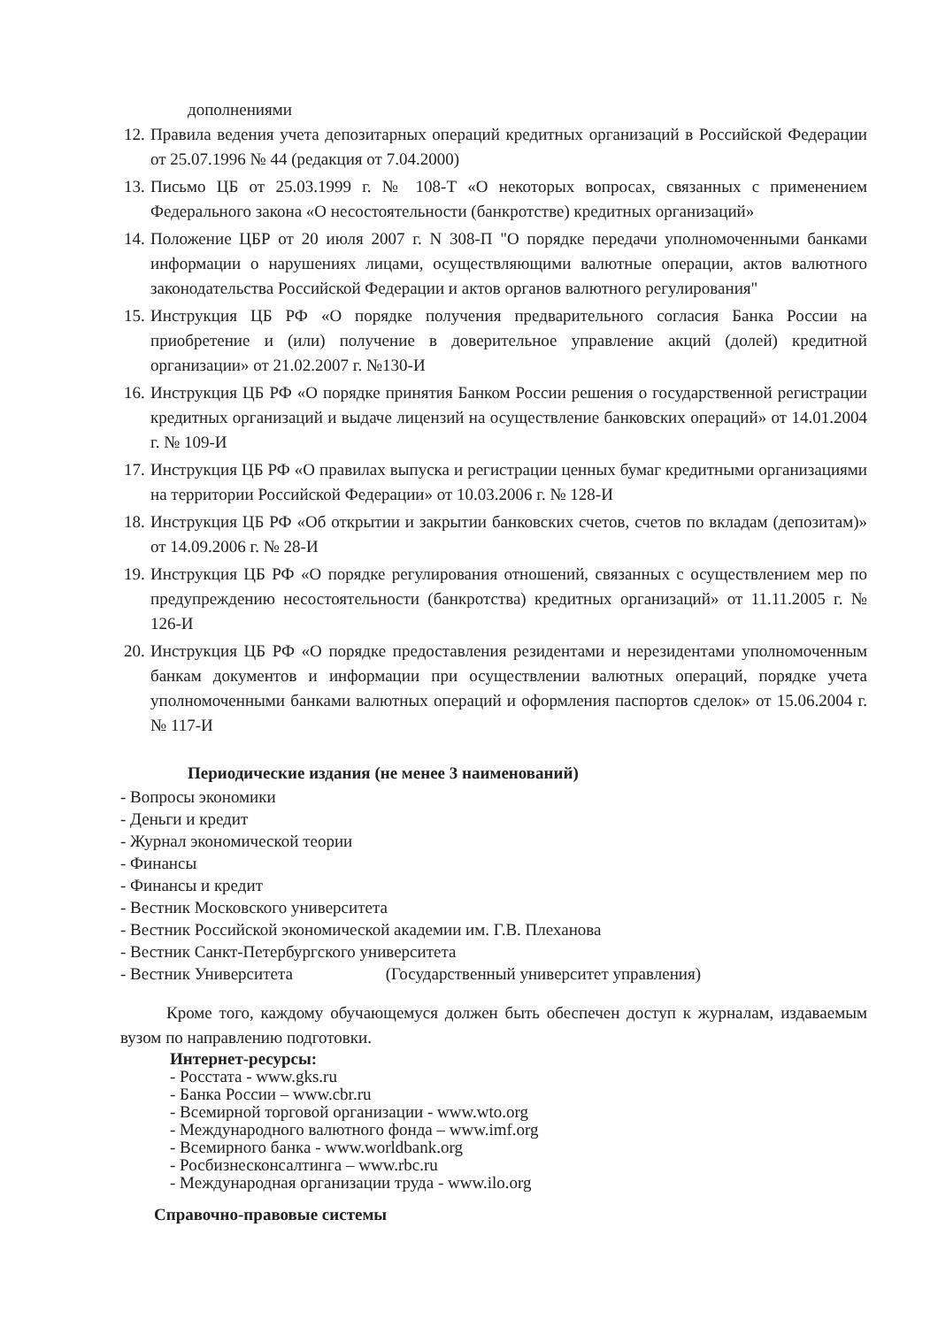дополнениями
12. Правила ведения учета депозитарных операций кредитных организаций в Российской Федерации от 25.07.1996 № 44 (редакция от 7.04.2000)
13. Письмо ЦБ от 25.03.1999 г. № 108-Т «О некоторых вопросах, связанных с применением Федерального закона «О несостоятельности (банкротстве) кредитных организаций»
14. Положение ЦБР от 20 июля 2007 г. N 308-П "О порядке передачи уполномоченными банками информации о нарушениях лицами, осуществляющими валютные операции, актов валютного законодательства Российской Федерации и актов органов валютного регулирования"
15. Инструкция ЦБ РФ «О порядке получения предварительного согласия Банка России на приобретение и (или) получение в доверительное управление акций (долей) кредитной организации» от 21.02.2007 г. №130-И
16. Инструкция ЦБ РФ «О порядке принятия Банком России решения о государственной регистрации кредитных организаций и выдаче лицензий на осуществление банковских операций» от 14.01.2004 г. № 109-И
17. Инструкция ЦБ РФ «О правилах выпуска и регистрации ценных бумаг кредитными организациями на территории Российской Федерации» от 10.03.2006 г. № 128-И
18. Инструкция ЦБ РФ «Об открытии и закрытии банковских счетов, счетов по вкладам (депозитам)» от 14.09.2006 г. № 28-И
19. Инструкция ЦБ РФ «О порядке регулирования отношений, связанных с осуществлением мер по предупреждению несостоятельности (банкротства) кредитных организаций» от 11.11.2005 г. № 126-И
20. Инструкция ЦБ РФ «О порядке предоставления резидентами и нерезидентами уполномоченным банкам документов и информации при осуществлении валютных операций, порядке учета уполномоченными банками валютных операций и оформления паспортов сделок» от 15.06.2004 г. № 117-И
Периодические издания (не менее 3 наименований)
- Вопросы экономики
- Деньги и кредит
- Журнал экономической теории
- Финансы
- Финансы и кредит
- Вестник Московского университета
- Вестник Российской экономической академии им. Г.В. Плеханова
- Вестник Санкт-Петербургского университета
- Вестник Университета (Государственный университет управления)
Кроме того, каждому обучающемуся должен быть обеспечен доступ к журналам, издаваемым вузом по направлению подготовки.
Интернет-ресурсы:
- Росстата - www.gks.ru
- Банка России – www.cbr.ru
- Всемирной торговой организации - www.wto.org
- Международного валютного фонда – www.imf.org
- Всемирного банка - www.worldbank.org
- Росбизнесконсалтинга – www.rbc.ru
- Международная организации труда - www.ilo.org
Справочно-правовые системы